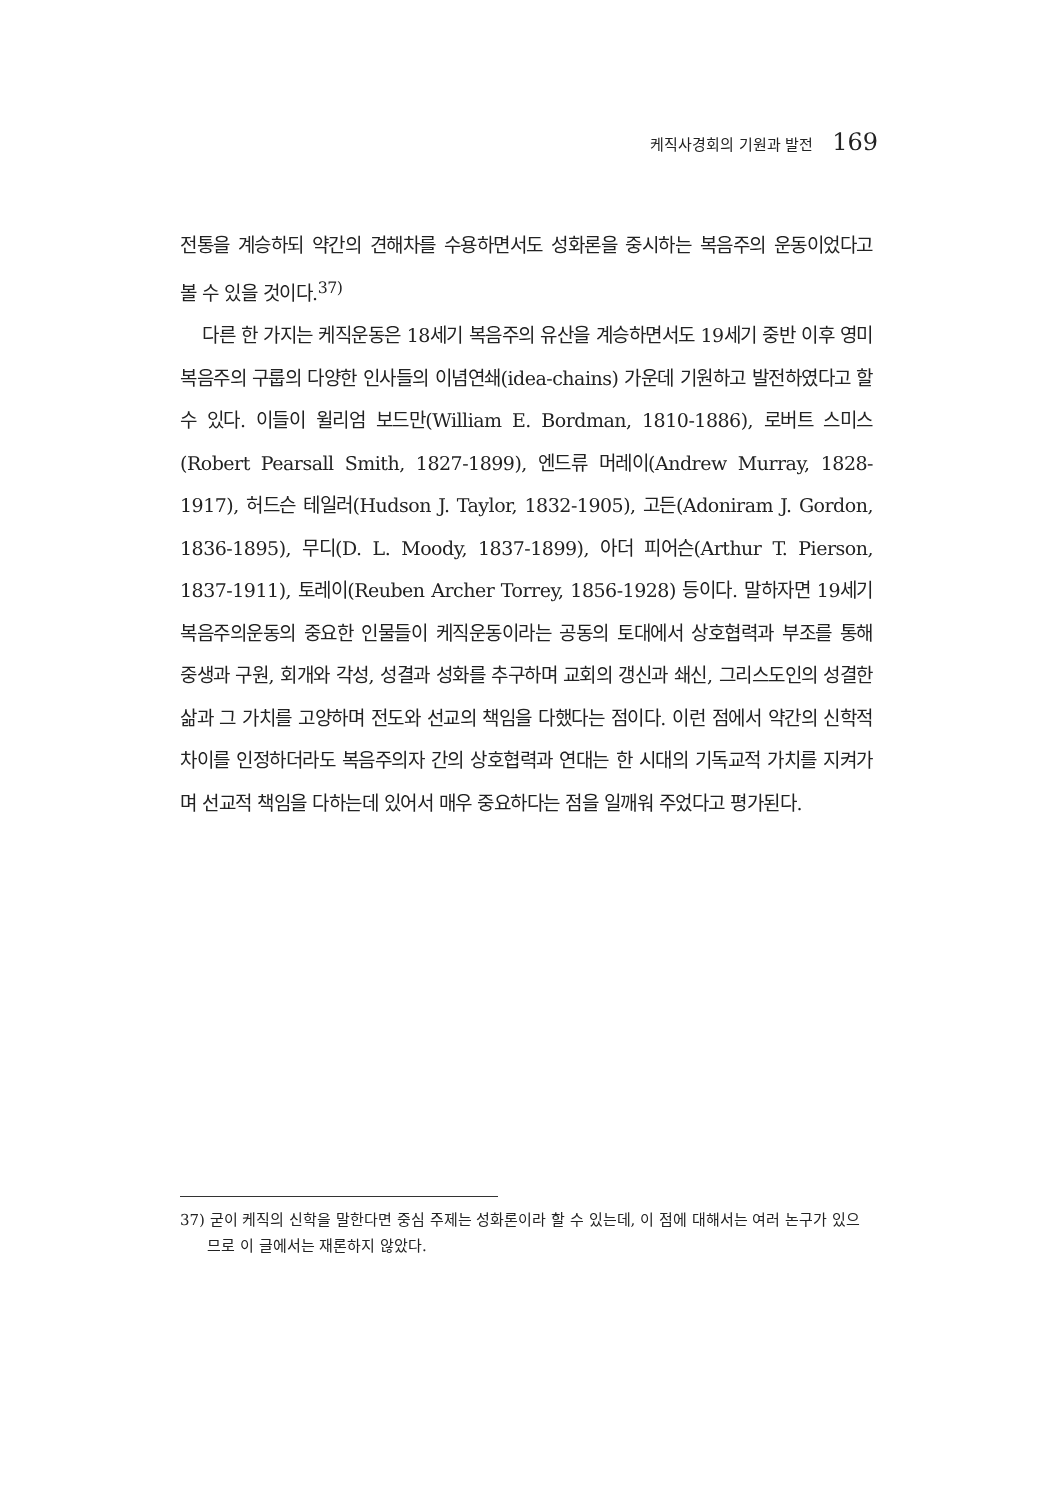케직사경회의 기원과 발전 169
전통을 계승하되 약간의 견해차를 수용하면서도 성화론을 중시하는 복음주의 운동이었다고 볼 수 있을 것이다.<sup>37)</sup>
다른 한 가지는 케직운동은 18세기 복음주의 유산을 계승하면서도 19세기 중반 이후 영미복음주의 구룹의 다양한 인사들의 이념연쇄(idea-chains) 가운데 기원하고 발전하였다고 할 수 있다. 이들이 윌리엄 보드만(William E. Bordman, 1810-1886), 로버트 스미스(Robert Pearsall Smith, 1827-1899), 엔드류 머레이(Andrew Murray, 1828-1917), 허드슨 테일러(Hudson J. Taylor, 1832-1905), 고든(Adoniram J. Gordon, 1836-1895), 무디(D. L. Moody, 1837-1899), 아더 피어슨(Arthur T. Pierson, 1837-1911), 토레이(Reuben Archer Torrey, 1856-1928) 등이다. 말하자면 19세기 복음주의운동의 중요한 인물들이 케직운동이라는 공동의 토대에서 상호협력과 부조를 통해 중생과 구원, 회개와 각성, 성결과 성화를 추구하며 교회의 갱신과 쇄신, 그리스도인의 성결한 삶과 그 가치를 고양하며 전도와 선교의 책임을 다했다는 점이다. 이런 점에서 약간의 신학적 차이를 인정하더라도 복음주의자 간의 상호협력과 연대는 한 시대의 기독교적 가치를 지켜가며 선교적 책임을 다하는데 있어서 매우 중요하다는 점을 일깨워 주었다고 평가된다.
37) 굳이 케직의 신학을 말한다면 중심 주제는 성화론이라 할 수 있는데, 이 점에 대해서는 여러 논구가 있으므로 이 글에서는 재론하지 않았다.